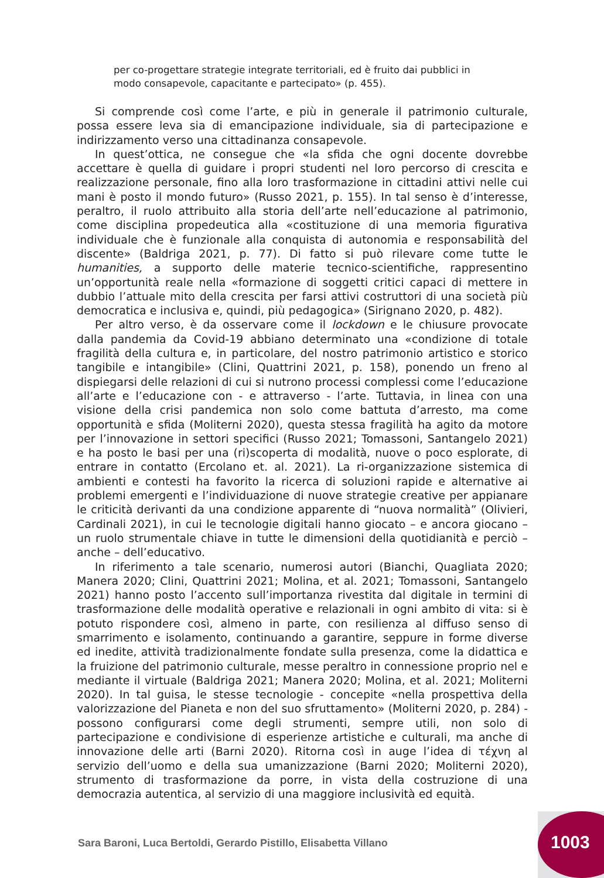per co-progettare strategie integrate territoriali, ed è fruito dai pubblici in modo consapevole, capacitante e partecipato» (p. 455).
Si comprende così come l’arte, e più in generale il patrimonio culturale, possa essere leva sia di emancipazione individuale, sia di partecipazione e indirizzamento verso una cittadinanza consapevole.
In quest’ottica, ne consegue che «la sfida che ogni docente dovrebbe accettare è quella di guidare i propri studenti nel loro percorso di crescita e realizzazione personale, fino alla loro trasformazione in cittadini attivi nelle cui mani è posto il mondo futuro» (Russo 2021, p. 155). In tal senso è d’interesse, peraltro, il ruolo attribuito alla storia dell’arte nell’educazione al patrimonio, come disciplina propedeutica alla «costituzione di una memoria figurativa individuale che è funzionale alla conquista di autonomia e responsabilità del discente» (Baldriga 2021, p. 77). Di fatto si può rilevare come tutte le humanities, a supporto delle materie tecnico-scientifiche, rappresentino un’opportunità reale nella «formazione di soggetti critici capaci di mettere in dubbio l’attuale mito della crescita per farsi attivi costruttori di una società più democratica e inclusiva e, quindi, più pedagogica» (Sirignano 2020, p. 482).
Per altro verso, è da osservare come il lockdown e le chiusure provocate dalla pandemia da Covid-19 abbiano determinato una «condizione di totale fragilità della cultura e, in particolare, del nostro patrimonio artistico e storico tangibile e intangibile» (Clini, Quattrini 2021, p. 158), ponendo un freno al dispiegarsi delle relazioni di cui si nutrono processi complessi come l’educazione all’arte e l’educazione con - e attraverso - l’arte. Tuttavia, in linea con una visione della crisi pandemica non solo come battuta d’arresto, ma come opportunità e sfida (Moliterni 2020), questa stessa fragilità ha agito da motore per l’innovazione in settori specifici (Russo 2021; Tomassoni, Santangelo 2021) e ha posto le basi per una (ri)scoperta di modalità, nuove o poco esplorate, di entrare in contatto (Ercolano et. al. 2021). La ri-organizzazione sistemica di ambienti e contesti ha favorito la ricerca di soluzioni rapide e alternative ai problemi emergenti e l’individuazione di nuove strategie creative per appianare le criticità derivanti da una condizione apparente di “nuova normalità” (Olivieri, Cardinali 2021), in cui le tecnologie digitali hanno giocato – e ancora giocano – un ruolo strumentale chiave in tutte le dimensioni della quotidianità e perciò – anche – dell’educativo.
In riferimento a tale scenario, numerosi autori (Bianchi, Quagliata 2020; Manera 2020; Clini, Quattrini 2021; Molina, et al. 2021; Tomassoni, Santangelo 2021) hanno posto l’accento sull’importanza rivestita dal digitale in termini di trasformazione delle modalità operative e relazionali in ogni ambito di vita: si è potuto rispondere così, almeno in parte, con resilienza al diffuso senso di smarrimento e isolamento, continuando a garantire, seppure in forme diverse ed inedite, attività tradizionalmente fondate sulla presenza, come la didattica e la fruizione del patrimonio culturale, messe peraltro in connessione proprio nel e mediante il virtuale (Baldriga 2021; Manera 2020; Molina, et al. 2021; Moliterni 2020). In tal guisa, le stesse tecnologie - concepite «nella prospettiva della valorizzazione del Pianeta e non del suo sfruttamento» (Moliterni 2020, p. 284) - possono configurarsi come degli strumenti, sempre utili, non solo di partecipazione e condivisione di esperienze artistiche e culturali, ma anche di innovazione delle arti (Barni 2020). Ritorna così in auge l’idea di τέχνη al servizio dell’uomo e della sua umanizzazione (Barni 2020; Moliterni 2020), strumento di trasformazione da porre, in vista della costruzione di una democrazia autentica, al servizio di una maggiore inclusività ed equità.
Sara Baroni, Luca Bertoldi, Gerardo Pistillo, Elisabetta Villano
1003